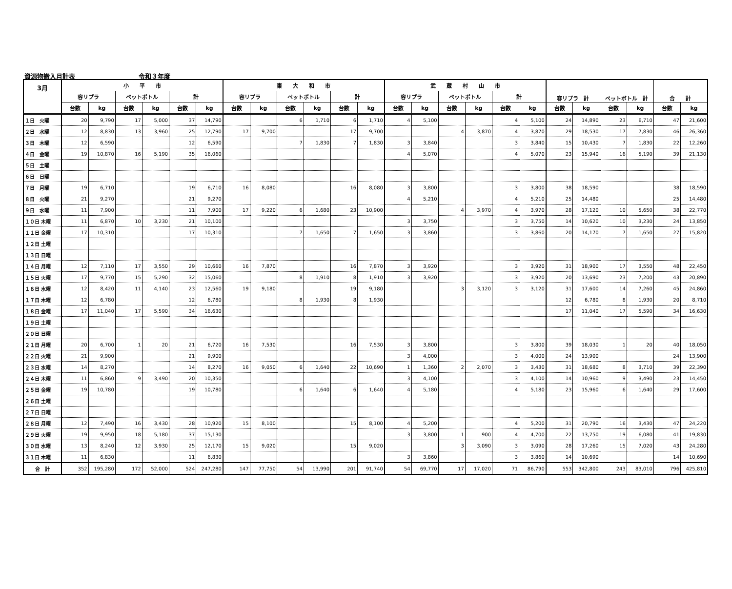資源物搬入月計表 令和３年度
| 3月 | 小 平 市 | | | | | | 東 大 和 市 | | | | | | 武 蔵 村 山 市 | | | | | | 容リプラ 計 | | ペットボトル 計 | | 合 計 | |
| --- | --- | --- | --- | --- | --- | --- | --- | --- | --- | --- | --- | --- | --- | --- | --- | --- | --- | --- | --- | --- | --- | --- | --- | --- |
| | 容リプラ | | ペットボトル | | 計 | | 容リプラ | | ペットボトル | | 計 | | 容リプラ | | ペットボトル | | 計 | | | | | | | |
| | 台数 | kg | 台数 | kg | 台数 | kg | 台数 | kg | 台数 | kg | 台数 | kg | 台数 | kg | 台数 | kg | 台数 | kg | 台数 | kg | 台数 | kg | 台数 | kg |
| １日 火曜 | 20 | 9,790 | 17 | 5,000 | 37 | 14,790 | | | 6 | 1,710 | 6 | 1,710 | 4 | 5,100 | | | 4 | 5,100 | 24 | 14,890 | 23 | 6,710 | 47 | 21,600 |
| ２日 水曜 | 12 | 8,830 | 13 | 3,960 | 25 | 12,790 | 17 | 9,700 | | | 17 | 9,700 | | | 4 | 3,870 | 4 | 3,870 | 29 | 18,530 | 17 | 7,830 | 46 | 26,360 |
| ３日 木曜 | 12 | 6,590 | | | 12 | 6,590 | | | 7 | 1,830 | 7 | 1,830 | 3 | 3,840 | | | 3 | 3,840 | 15 | 10,430 | 7 | 1,830 | 22 | 12,260 |
| ４日 金曜 | 19 | 10,870 | 16 | 5,190 | 35 | 16,060 | | | | | | | 4 | 5,070 | | | 4 | 5,070 | 23 | 15,940 | 16 | 5,190 | 39 | 21,130 |
| ５日 土曜 | | | | | | | | | | | | | | | | | | | | | | | | |
| ６日 日曜 | | | | | | | | | | | | | | | | | | | | | | | | |
| ７日 月曜 | 19 | 6,710 | | | 19 | 6,710 | 16 | 8,080 | | | 16 | 8,080 | 3 | 3,800 | | | 3 | 3,800 | 38 | 18,590 | | | 38 | 18,590 |
| ８日 火曜 | 21 | 9,270 | | | 21 | 9,270 | | | | | | | 4 | 5,210 | | | 4 | 5,210 | 25 | 14,480 | | | 25 | 14,480 |
| ９日 水曜 | 11 | 7,900 | | | 11 | 7,900 | 17 | 9,220 | 6 | 1,680 | 23 | 10,900 | | | 4 | 3,970 | 4 | 3,970 | 28 | 17,120 | 10 | 5,650 | 38 | 22,770 |
| １０日 木曜 | 11 | 6,870 | 10 | 3,230 | 21 | 10,100 | | | | | | | 3 | 3,750 | | | 3 | 3,750 | 14 | 10,620 | 10 | 3,230 | 24 | 13,850 |
| １１日 金曜 | 17 | 10,310 | | | 17 | 10,310 | | | 7 | 1,650 | 7 | 1,650 | 3 | 3,860 | | | 3 | 3,860 | 20 | 14,170 | 7 | 1,650 | 27 | 15,820 |
| １２日 土曜 | | | | | | | | | | | | | | | | | | | | | | | | |
| １３日 日曜 | | | | | | | | | | | | | | | | | | | | | | | | |
| １４日 月曜 | 12 | 7,110 | 17 | 3,550 | 29 | 10,660 | 16 | 7,870 | | | 16 | 7,870 | 3 | 3,920 | | | 3 | 3,920 | 31 | 18,900 | 17 | 3,550 | 48 | 22,450 |
| １５日 火曜 | 17 | 9,770 | 15 | 5,290 | 32 | 15,060 | | | 8 | 1,910 | 8 | 1,910 | 3 | 3,920 | | | 3 | 3,920 | 20 | 13,690 | 23 | 7,200 | 43 | 20,890 |
| １６日 水曜 | 12 | 8,420 | 11 | 4,140 | 23 | 12,560 | 19 | 9,180 | | | 19 | 9,180 | | | 3 | 3,120 | 3 | 3,120 | 31 | 17,600 | 14 | 7,260 | 45 | 24,860 |
| １７日 木曜 | 12 | 6,780 | | | 12 | 6,780 | | | 8 | 1,930 | 8 | 1,930 | | | | | | | 12 | 6,780 | 8 | 1,930 | 20 | 8,710 |
| １８日 金曜 | 17 | 11,040 | 17 | 5,590 | 34 | 16,630 | | | | | | | | | | | | | 17 | 11,040 | 17 | 5,590 | 34 | 16,630 |
| １９日 土曜 | | | | | | | | | | | | | | | | | | | | | | | | |
| ２０日 日曜 | | | | | | | | | | | | | | | | | | | | | | | | |
| ２１日 月曜 | 20 | 6,700 | 1 | 20 | 21 | 6,720 | 16 | 7,530 | | | 16 | 7,530 | 3 | 3,800 | | | 3 | 3,800 | 39 | 18,030 | 1 | 20 | 40 | 18,050 |
| ２２日 火曜 | 21 | 9,900 | | | 21 | 9,900 | | | | | | | 3 | 4,000 | | | 3 | 4,000 | 24 | 13,900 | | | 24 | 13,900 |
| ２３日 水曜 | 14 | 8,270 | | | 14 | 8,270 | 16 | 9,050 | 6 | 1,640 | 22 | 10,690 | 1 | 1,360 | 2 | 2,070 | 3 | 3,430 | 31 | 18,680 | 8 | 3,710 | 39 | 22,390 |
| ２４日 木曜 | 11 | 6,860 | 9 | 3,490 | 20 | 10,350 | | | | | | | 3 | 4,100 | | | 3 | 4,100 | 14 | 10,960 | 9 | 3,490 | 23 | 14,450 |
| ２５日 金曜 | 19 | 10,780 | | | 19 | 10,780 | | | 6 | 1,640 | 6 | 1,640 | 4 | 5,180 | | | 4 | 5,180 | 23 | 15,960 | 6 | 1,640 | 29 | 17,600 |
| ２６日 土曜 | | | | | | | | | | | | | | | | | | | | | | | | |
| ２７日 日曜 | | | | | | | | | | | | | | | | | | | | | | | | |
| ２８日 月曜 | 12 | 7,490 | 16 | 3,430 | 28 | 10,920 | 15 | 8,100 | | | 15 | 8,100 | 4 | 5,200 | | | 4 | 5,200 | 31 | 20,790 | 16 | 3,430 | 47 | 24,220 |
| ２９日 火曜 | 19 | 9,950 | 18 | 5,180 | 37 | 15,130 | | | | | | | 3 | 3,800 | 1 | 900 | 4 | 4,700 | 22 | 13,750 | 19 | 6,080 | 41 | 19,830 |
| ３０日 水曜 | 13 | 8,240 | 12 | 3,930 | 25 | 12,170 | 15 | 9,020 | | | 15 | 9,020 | | | 3 | 3,090 | 3 | 3,090 | 28 | 17,260 | 15 | 7,020 | 43 | 24,280 |
| ３１日 木曜 | 11 | 6,830 | | | 11 | 6,830 | | | | | | | 3 | 3,860 | | | 3 | 3,860 | 14 | 10,690 | | | 14 | 10,690 |
| 合 計 | 352 | 195,280 | 172 | 52,000 | 524 | 247,280 | 147 | 77,750 | 54 | 13,990 | 201 | 91,740 | 54 | 69,770 | 17 | 17,020 | 71 | 86,790 | 553 | 342,800 | 243 | 83,010 | 796 | 425,810 |